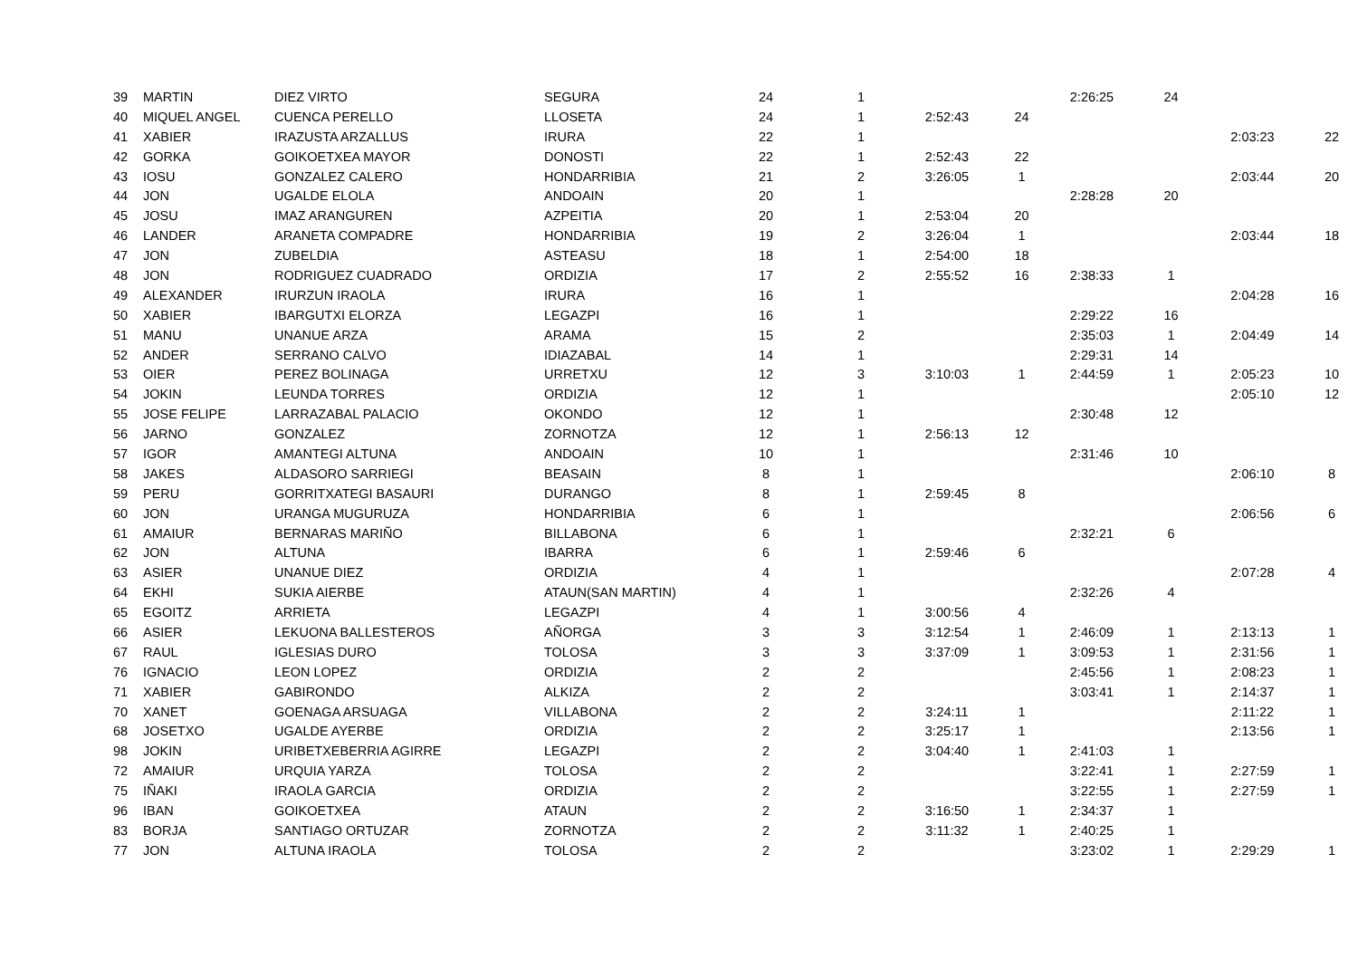| 39 | MARTIN | DIEZ VIRTO | SEGURA | 24 | 1 | | | 2:26:25 | 24 | | |
| 40 | MIQUEL ANGEL | CUENCA PERELLO | LLOSETA | 24 | 1 | 2:52:43 | 24 | | | | |
| 41 | XABIER | IRAZUSTA ARZALLUS | IRURA | 22 | 1 | | | | | 2:03:23 | 22 |
| 42 | GORKA | GOIKOETXEA MAYOR | DONOSTI | 22 | 1 | 2:52:43 | 22 | | | | |
| 43 | IOSU | GONZALEZ CALERO | HONDARRIBIA | 21 | 2 | 3:26:05 | 1 | | | 2:03:44 | 20 |
| 44 | JON | UGALDE ELOLA | ANDOAIN | 20 | 1 | | | 2:28:28 | 20 | | |
| 45 | JOSU | IMAZ ARANGUREN | AZPEITIA | 20 | 1 | 2:53:04 | 20 | | | | |
| 46 | LANDER | ARANETA COMPADRE | HONDARRIBIA | 19 | 2 | 3:26:04 | 1 | | | 2:03:44 | 18 |
| 47 | JON | ZUBELDIA | ASTEASU | 18 | 1 | 2:54:00 | 18 | | | | |
| 48 | JON | RODRIGUEZ CUADRADO | ORDIZIA | 17 | 2 | 2:55:52 | 16 | 2:38:33 | 1 | | |
| 49 | ALEXANDER | IRURZUN IRAOLA | IRURA | 16 | 1 | | | | | 2:04:28 | 16 |
| 50 | XABIER | IBARGUTXI ELORZA | LEGAZPI | 16 | 1 | | | 2:29:22 | 16 | | |
| 51 | MANU | UNANUE ARZA | ARAMA | 15 | 2 | | | 2:35:03 | 1 | 2:04:49 | 14 |
| 52 | ANDER | SERRANO CALVO | IDIAZABAL | 14 | 1 | | | 2:29:31 | 14 | | |
| 53 | OIER | PEREZ BOLINAGA | URRETXU | 12 | 3 | 3:10:03 | 1 | 2:44:59 | 1 | 2:05:23 | 10 |
| 54 | JOKIN | LEUNDA TORRES | ORDIZIA | 12 | 1 | | | | | 2:05:10 | 12 |
| 55 | JOSE FELIPE | LARRAZABAL PALACIO | OKONDO | 12 | 1 | | | 2:30:48 | 12 | | |
| 56 | JARNO | GONZALEZ | ZORNOTZA | 12 | 1 | 2:56:13 | 12 | | | | |
| 57 | IGOR | AMANTEGI ALTUNA | ANDOAIN | 10 | 1 | | | 2:31:46 | 10 | | |
| 58 | JAKES | ALDASORO SARRIEGI | BEASAIN | 8 | 1 | | | | | 2:06:10 | 8 |
| 59 | PERU | GORRITXATEGI BASAURI | DURANGO | 8 | 1 | 2:59:45 | 8 | | | | |
| 60 | JON | URANGA MUGURUZA | HONDARRIBIA | 6 | 1 | | | | | 2:06:56 | 6 |
| 61 | AMAIUR | BERNARAS MARIÑO | BILLABONA | 6 | 1 | | | 2:32:21 | 6 | | |
| 62 | JON | ALTUNA | IBARRA | 6 | 1 | 2:59:46 | 6 | | | | |
| 63 | ASIER | UNANUE DIEZ | ORDIZIA | 4 | 1 | | | | | 2:07:28 | 4 |
| 64 | EKHI | SUKIA AIERBE | ATAUN(SAN MARTIN) | 4 | 1 | | | 2:32:26 | 4 | | |
| 65 | EGOITZ | ARRIETA | LEGAZPI | 4 | 1 | 3:00:56 | 4 | | | | |
| 66 | ASIER | LEKUONA BALLESTEROS | AÑORGA | 3 | 3 | 3:12:54 | 1 | 2:46:09 | 1 | 2:13:13 | 1 |
| 67 | RAUL | IGLESIAS DURO | TOLOSA | 3 | 3 | 3:37:09 | 1 | 3:09:53 | 1 | 2:31:56 | 1 |
| 76 | IGNACIO | LEON LOPEZ | ORDIZIA | 2 | 2 | | | 2:45:56 | 1 | 2:08:23 | 1 |
| 71 | XABIER | GABIRONDO | ALKIZA | 2 | 2 | | | 3:03:41 | 1 | 2:14:37 | 1 |
| 70 | XANET | GOENAGA ARSUAGA | VILLABONA | 2 | 2 | 3:24:11 | 1 | | | 2:11:22 | 1 |
| 68 | JOSETXO | UGALDE AYERBE | ORDIZIA | 2 | 2 | 3:25:17 | 1 | | | 2:13:56 | 1 |
| 98 | JOKIN | URIBETXEBERRIA AGIRRE | LEGAZPI | 2 | 2 | 3:04:40 | 1 | 2:41:03 | 1 | | |
| 72 | AMAIUR | URQUIA YARZA | TOLOSA | 2 | 2 | | | 3:22:41 | 1 | 2:27:59 | 1 |
| 75 | IÑAKI | IRAOLA GARCIA | ORDIZIA | 2 | 2 | | | 3:22:55 | 1 | 2:27:59 | 1 |
| 96 | IBAN | GOIKOETXEA | ATAUN | 2 | 2 | 3:16:50 | 1 | 2:34:37 | 1 | | |
| 83 | BORJA | SANTIAGO ORTUZAR | ZORNOTZA | 2 | 2 | 3:11:32 | 1 | 2:40:25 | 1 | | |
| 77 | JON | ALTUNA IRAOLA | TOLOSA | 2 | 2 | | | 3:23:02 | 1 | 2:29:29 | 1 |